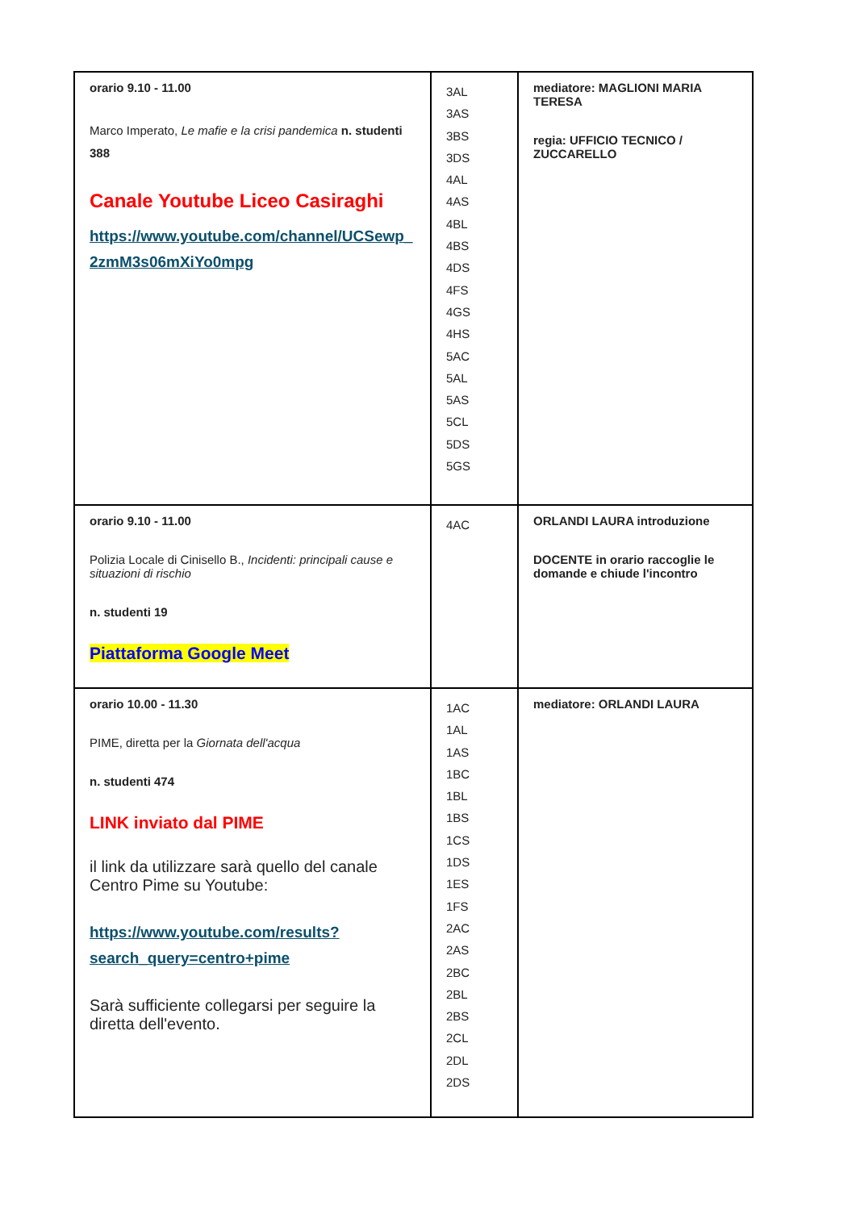| orario 9.10 - 11.00 Marco Imperato, Le mafie e la crisi pandemica n. studenti 388 Canale Youtube Liceo Casiraghi https://www.youtube.com/channel/UCSewp_ 2zmM3s06mXiYo0mpg | 3AL 3AS 3BS 3DS 4AL 4AS 4BL 4BS 4DS 4FS 4GS 4HS 5AC 5AL 5AS 5CL 5DS 5GS | mediatore: MAGLIONI MARIA TERESA regia: UFFICIO TECNICO / ZUCCARELLO |
| orario 9.10 - 11.00 Polizia Locale di Cinisello B., Incidenti: principali cause e situazioni di rischio n. studenti 19 Piattaforma Google Meet | 4AC | ORLANDI LAURA introduzione DOCENTE in orario raccoglie le domande e chiude l'incontro |
| orario 10.00 - 11.30 PIME, diretta per la Giornata dell'acqua n. studenti 474 LINK inviato dal PIME il link da utilizzare sarà quello del canale Centro Pime su Youtube: https://www.youtube.com/results?search_query=centro+pime Sarà sufficiente collegarsi per seguire la diretta dell'evento. | 1AC 1AL 1AS 1BC 1BL 1BS 1CS 1DS 1ES 1FS 2AC 2AS 2BC 2BL 2BS 2CL 2DL 2DS | mediatore: ORLANDI LAURA |